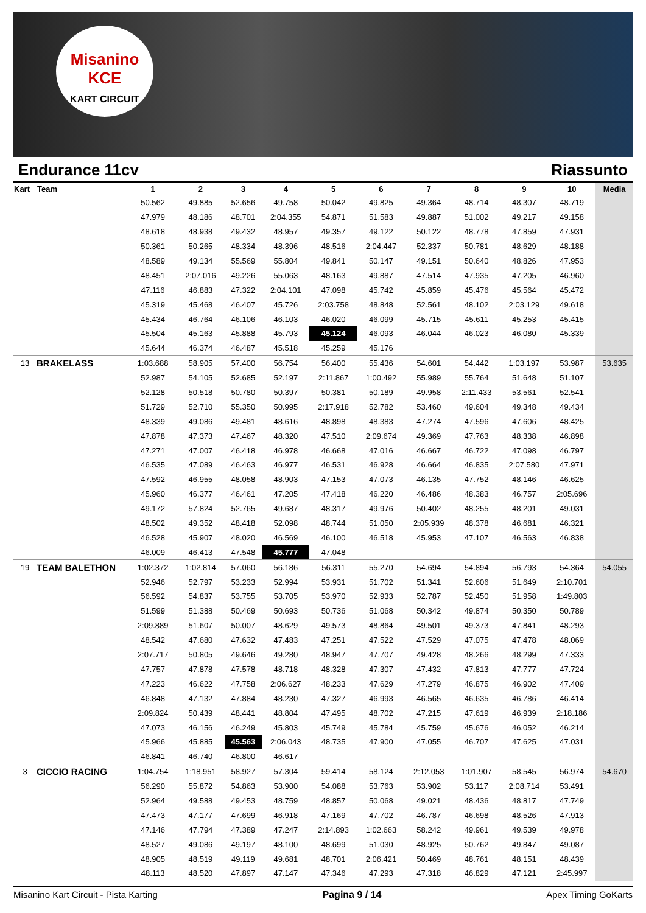Misanino
KCE
KART CIRCUIT
Endurance 11cv Riassunto
| Kart | Team | 1 | 2 | 3 | 4 | 5 | 6 | 7 | 8 | 9 | 10 | Media |
| --- | --- | --- | --- | --- | --- | --- | --- | --- | --- | --- | --- | --- |
| | | 50.562 | 49.885 | 52.656 | 49.758 | 50.042 | 49.825 | 49.364 | 48.714 | 48.307 | 48.719 | |
| | | 47.979 | 48.186 | 48.701 | 2:04.355 | 54.871 | 51.583 | 49.887 | 51.002 | 49.217 | 49.158 | |
| | | 48.618 | 48.938 | 49.432 | 48.957 | 49.357 | 49.122 | 50.122 | 48.778 | 47.859 | 47.931 | |
| | | 50.361 | 50.265 | 48.334 | 48.396 | 48.516 | 2:04.447 | 52.337 | 50.781 | 48.629 | 48.188 | |
| | | 48.589 | 49.134 | 55.569 | 55.804 | 49.841 | 50.147 | 49.151 | 50.640 | 48.826 | 47.953 | |
| | | 48.451 | 2:07.016 | 49.226 | 55.063 | 48.163 | 49.887 | 47.514 | 47.935 | 47.205 | 46.960 | |
| | | 47.116 | 46.883 | 47.322 | 2:04.101 | 47.098 | 45.742 | 45.859 | 45.476 | 45.564 | 45.472 | |
| | | 45.319 | 45.468 | 46.407 | 45.726 | 2:03.758 | 48.848 | 52.561 | 48.102 | 2:03.129 | 49.618 | |
| | | 45.434 | 46.764 | 46.106 | 46.103 | 46.020 | 46.099 | 45.715 | 45.611 | 45.253 | 45.415 | |
| | | 45.504 | 45.163 | 45.888 | 45.793 | 45.124 | 46.093 | 46.044 | 46.023 | 46.080 | 45.339 | |
| | | 45.644 | 46.374 | 46.487 | 45.518 | 45.259 | 45.176 | | | | | |
| 13 | BRAKELASS | 1:03.688 | 58.905 | 57.400 | 56.754 | 56.400 | 55.436 | 54.601 | 54.442 | 1:03.197 | 53.987 | 53.635 |
| | | 52.987 | 54.105 | 52.685 | 52.197 | 2:11.867 | 1:00.492 | 55.989 | 55.764 | 51.648 | 51.107 | |
| | | 52.128 | 50.518 | 50.780 | 50.397 | 50.381 | 50.189 | 49.958 | 2:11.433 | 53.561 | 52.541 | |
| | | 51.729 | 52.710 | 55.350 | 50.995 | 2:17.918 | 52.782 | 53.460 | 49.604 | 49.348 | 49.434 | |
| | | 48.339 | 49.086 | 49.481 | 48.616 | 48.898 | 48.383 | 47.274 | 47.596 | 47.606 | 48.425 | |
| | | 47.878 | 47.373 | 47.467 | 48.320 | 47.510 | 2:09.674 | 49.369 | 47.763 | 48.338 | 46.898 | |
| | | 47.271 | 47.007 | 46.418 | 46.978 | 46.668 | 47.016 | 46.667 | 46.722 | 47.098 | 46.797 | |
| | | 46.535 | 47.089 | 46.463 | 46.977 | 46.531 | 46.928 | 46.664 | 46.835 | 2:07.580 | 47.971 | |
| | | 47.592 | 46.955 | 48.058 | 48.903 | 47.153 | 47.073 | 46.135 | 47.752 | 48.146 | 46.625 | |
| | | 45.960 | 46.377 | 46.461 | 47.205 | 47.418 | 46.220 | 46.486 | 48.383 | 46.757 | 2:05.696 | |
| | | 49.172 | 57.824 | 52.765 | 49.687 | 48.317 | 49.976 | 50.402 | 48.255 | 48.201 | 49.031 | |
| | | 48.502 | 49.352 | 48.418 | 52.098 | 48.744 | 51.050 | 2:05.939 | 48.378 | 46.681 | 46.321 | |
| | | 46.528 | 45.907 | 48.020 | 46.569 | 46.100 | 46.518 | 45.953 | 47.107 | 46.563 | 46.838 | |
| | | 46.009 | 46.413 | 47.548 | 45.777 | 47.048 | | | | | | |
| 19 | TEAM BALETHON | 1:02.372 | 1:02.814 | 57.060 | 56.186 | 56.311 | 55.270 | 54.694 | 54.894 | 56.793 | 54.364 | 54.055 |
| | | 52.946 | 52.797 | 53.233 | 52.994 | 53.931 | 51.702 | 51.341 | 52.606 | 51.649 | 2:10.701 | |
| | | 56.592 | 54.837 | 53.755 | 53.705 | 53.970 | 52.933 | 52.787 | 52.450 | 51.958 | 1:49.803 | |
| | | 51.599 | 51.388 | 50.469 | 50.693 | 50.736 | 51.068 | 50.342 | 49.874 | 50.350 | 50.789 | |
| | | 2:09.889 | 51.607 | 50.007 | 48.629 | 49.573 | 48.864 | 49.501 | 49.373 | 47.841 | 48.293 | |
| | | 48.542 | 47.680 | 47.632 | 47.483 | 47.251 | 47.522 | 47.529 | 47.075 | 47.478 | 48.069 | |
| | | 2:07.717 | 50.805 | 49.646 | 49.280 | 48.947 | 47.707 | 49.428 | 48.266 | 48.299 | 47.333 | |
| | | 47.757 | 47.878 | 47.578 | 48.718 | 48.328 | 47.307 | 47.432 | 47.813 | 47.777 | 47.724 | |
| | | 47.223 | 46.622 | 47.758 | 2:06.627 | 48.233 | 47.629 | 47.279 | 46.875 | 46.902 | 47.409 | |
| | | 46.848 | 47.132 | 47.884 | 48.230 | 47.327 | 46.993 | 46.565 | 46.635 | 46.786 | 46.414 | |
| | | 2:09.824 | 50.439 | 48.441 | 48.804 | 47.495 | 48.702 | 47.215 | 47.619 | 46.939 | 2:18.186 | |
| | | 47.073 | 46.156 | 46.249 | 45.803 | 45.749 | 45.784 | 45.759 | 45.676 | 46.052 | 46.214 | |
| | | 45.966 | 45.885 | 45.563 | 2:06.043 | 48.735 | 47.900 | 47.055 | 46.707 | 47.625 | 47.031 | |
| | | 46.841 | 46.740 | 46.800 | 46.617 | | | | | | | |
| 3 | CICCIO RACING | 1:04.754 | 1:18.951 | 58.927 | 57.304 | 59.414 | 58.124 | 2:12.053 | 1:01.907 | 58.545 | 56.974 | 54.670 |
| | | 56.290 | 55.872 | 54.863 | 53.900 | 54.088 | 53.763 | 53.902 | 53.117 | 2:08.714 | 53.491 | |
| | | 52.964 | 49.588 | 49.453 | 48.759 | 48.857 | 50.068 | 49.021 | 48.436 | 48.817 | 47.749 | |
| | | 47.473 | 47.177 | 47.699 | 46.918 | 47.169 | 47.702 | 46.787 | 46.698 | 48.526 | 47.913 | |
| | | 47.146 | 47.794 | 47.389 | 47.247 | 2:14.893 | 1:02.663 | 58.242 | 49.961 | 49.539 | 49.978 | |
| | | 48.527 | 49.086 | 49.197 | 48.100 | 48.699 | 51.030 | 48.925 | 50.762 | 49.847 | 49.087 | |
| | | 48.905 | 48.519 | 49.119 | 49.681 | 48.701 | 2:06.421 | 50.469 | 48.761 | 48.151 | 48.439 | |
| | | 48.113 | 48.520 | 47.897 | 47.147 | 47.346 | 47.293 | 47.318 | 46.829 | 47.121 | 2:45.997 | |
Misanino Kart Circuit - Pista Karting Pagina 9 / 14 Apex Timing GoKarts